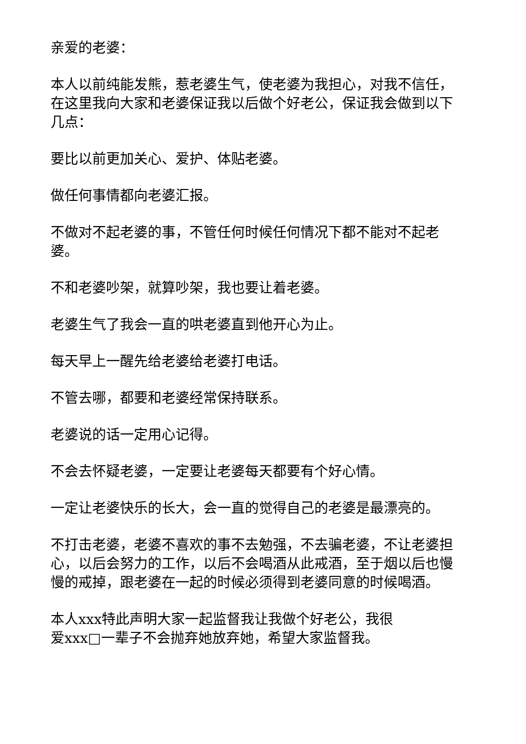亲爱的老婆：
本人以前纯能发熊，惹老婆生气，使老婆为我担心，对我不信任，在这里我向大家和老婆保证我以后做个好老公，保证我会做到以下几点：
要比以前更加关心、爱护、体贴老婆。
做任何事情都向老婆汇报。
不做对不起老婆的事，不管任何时候任何情况下都不能对不起老婆。
不和老婆吵架，就算吵架，我也要让着老婆。
老婆生气了我会一直的哄老婆直到他开心为止。
每天早上一醒先给老婆给老婆打电话。
不管去哪，都要和老婆经常保持联系。
老婆说的话一定用心记得。
不会去怀疑老婆，一定要让老婆每天都要有个好心情。
一定让老婆快乐的长大，会一直的觉得自己的老婆是最漂亮的。
不打击老婆，老婆不喜欢的事不去勉强，不去骗老婆，不让老婆担心，以后会努力的工作，以后不会喝酒从此戒酒，至于烟以后也慢慢的戒掉，跟老婆在一起的时候必须得到老婆同意的时候喝酒。
本人xxx特此声明大家一起监督我让我做个好老公，我很
爱xxx□一辈子不会抛弃她放弃她，希望大家监督我。